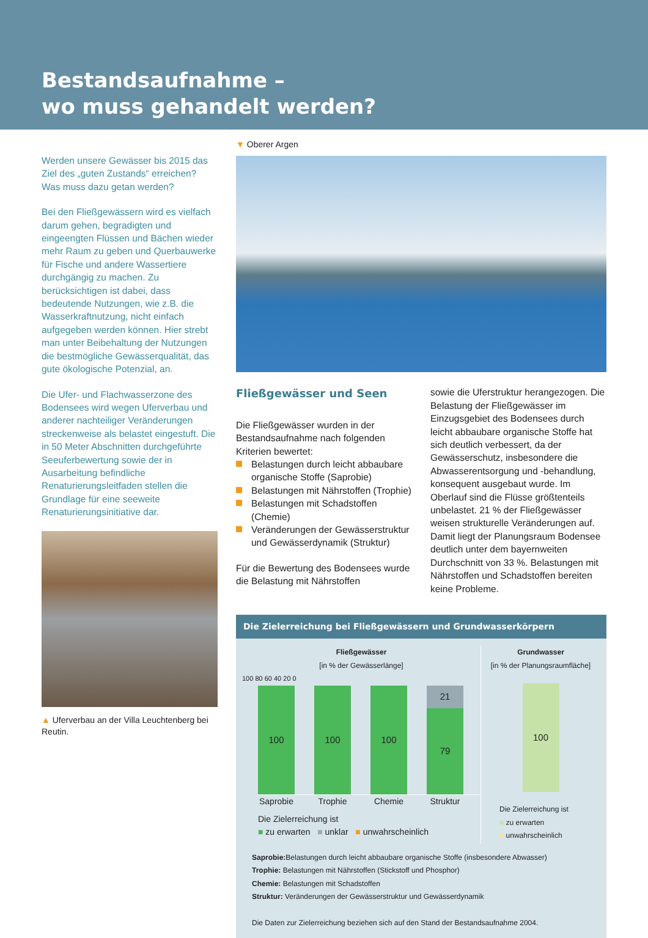Bestandsaufnahme –
wo muss gehandelt werden?
Werden unsere Gewässer bis 2015 das Ziel des „guten Zustands“ erreichen? Was muss dazu getan werden?
Bei den Fließgewässern wird es vielfach darum gehen, begradigten und eingeengten Flüssen und Bächen wieder mehr Raum zu geben und Querbauwerke für Fische und andere Wassertiere durchgängig zu machen. Zu berücksichtigen ist dabei, dass bedeutende Nutzungen, wie z.B. die Wasserkraftnutzung, nicht einfach aufgegeben werden können. Hier strebt man unter Beibehaltung der Nutzungen die bestmögliche Gewässerqualität, das gute ökologische Potenzial, an.
Die Ufer- und Flachwasserzone des Bodensees wird wegen Uferverbau und anderer nachteiliger Veränderungen streckenweise als belastet eingestuft. Die in 50 Meter Abschnitten durchgeführte Seeuferbewertung sowie der in Ausarbeitung befindliche Renaturierungsleitfaden stellen die Grundlage für eine seeweite Renaturierungsinitiative dar.
▲ Uferverbau an der Villa Leuchtenberg bei Reutin.
▼ Oberer Argen
Fließgewässer und Seen
Die Fließgewässer wurden in der Bestandsaufnahme nach folgenden Kriterien bewertet:
Belastungen durch leicht abbaubare organische Stoffe (Saprobie)
Belastungen mit Nährstoffen (Trophie)
Belastungen mit Schadstoffen (Chemie)
Veränderungen der Gewässerstruktur und Gewässerdynamik (Struktur)
Für die Bewertung des Bodensees wurde die Belastung mit Nährstoffen
sowie die Uferstruktur herangezogen. Die Belastung der Fließgewässer im Einzugsgebiet des Bodensees durch leicht abbaubare organische Stoffe hat sich deutlich verbessert, da der Gewässerschutz, insbesondere die Abwasserentsorgung und -behandlung, konsequent ausgebaut wurde. Im Oberlauf sind die Flüsse größtenteils unbelastet. 21 % der Fließgewässer weisen strukturelle Veränderungen auf. Damit liegt der Planungsraum Bodensee deutlich unter dem bayernweiten Durchschnitt von 33 %. Belastungen mit Nährstoffen und Schadstoffen bereiten keine Probleme.
Die Zielerreichung bei Fließgewässern und Grundwasserkörpern
Fließgewässer
[in % der Gewässerlänge]
100 80 60 40 20 0
100
100
100
21
79
Saprobie
Trophie Chemie Struktur
Die Zielerreichung ist
■ zu erwarten ■ unklar ■ unwahrscheinlich
Grundwasser
[in % der Planungsraumfläche]
100
Die Zielerreichung ist
■ zu erwarten
■ unwahrscheinlich
Saprobie: Belastungen durch leicht abbaubare organische Stoffe (insbesondere Abwasser)
Trophie: Belastungen mit Nährstoffen (Stickstoff und Phosphor)
Chemie: Belastungen mit Schadstoffen
Struktur: Veränderungen der Gewässerstruktur und Gewässerdynamik
Die Daten zur Zielerreichung beziehen sich auf den Stand der Bestandsaufnahme 2004.